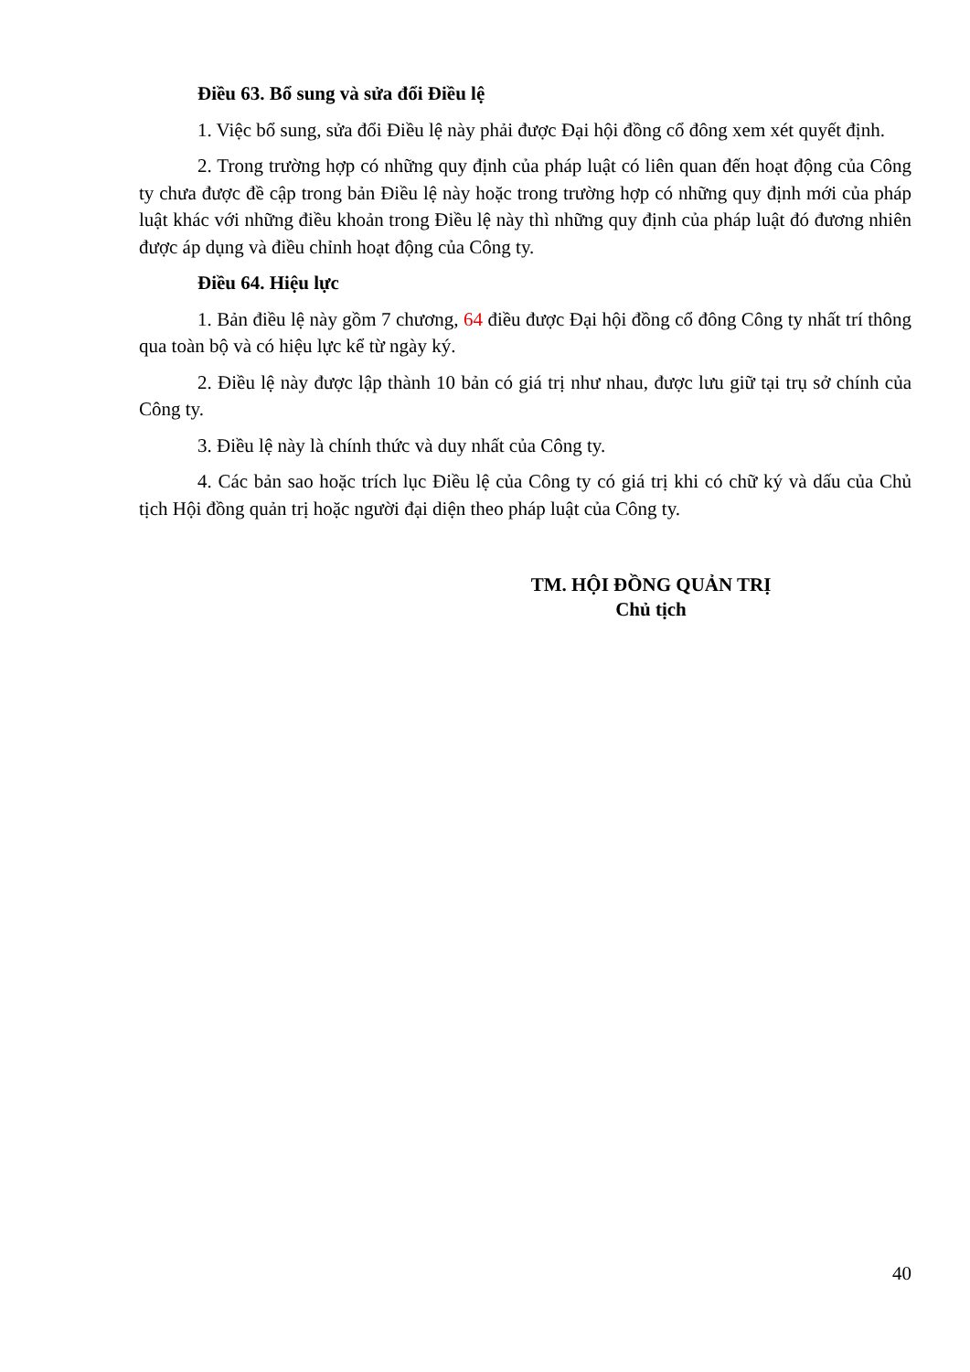Điều 63. Bổ sung và sửa đổi Điều lệ
1. Việc bổ sung, sửa đổi Điều lệ này phải được Đại hội đồng cổ đông xem xét quyết định.
2. Trong trường hợp có những quy định của pháp luật có liên quan đến hoạt động của Công ty chưa được đề cập trong bản Điều lệ này hoặc trong trường hợp có những quy định mới của pháp luật khác với những điều khoản trong Điều lệ này thì những quy định của pháp luật đó đương nhiên được áp dụng và điều chỉnh hoạt động của Công ty.
Điều 64. Hiệu lực
1. Bản điều lệ này gồm 7 chương, 64 điều được Đại hội đồng cổ đông Công ty nhất trí thông qua toàn bộ và có hiệu lực kể từ ngày ký.
2. Điều lệ này được lập thành 10 bản có giá trị như nhau, được lưu giữ tại trụ sở chính của Công ty.
3. Điều lệ này là chính thức và duy nhất của Công ty.
4. Các bản sao hoặc trích lục Điều lệ của Công ty có giá trị khi có chữ ký và dấu của Chủ tịch Hội đồng quản trị hoặc người đại diện theo pháp luật của Công ty.
TM. HỘI ĐỒNG QUẢN TRỊ
Chủ tịch
40